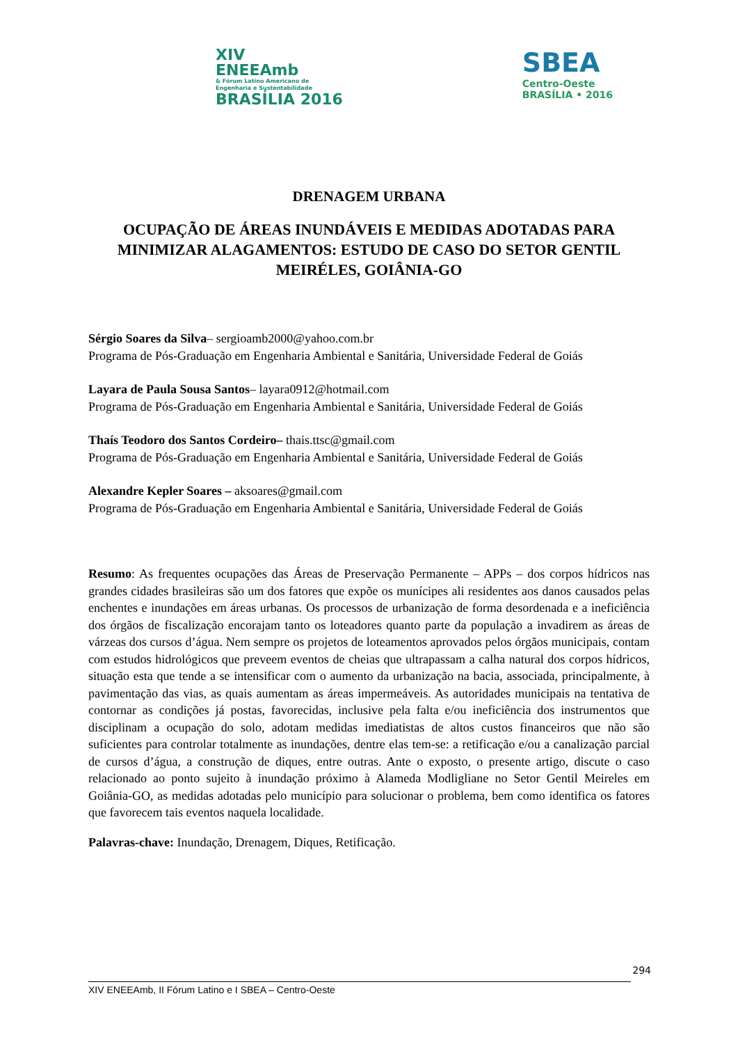XIV
ENEEAmb
& Fórum Latino Americano de
Engenharia e Sustentabilidade
BRASÍLIA 2016
SBEA
Centro-Oeste
BRASÍLIA • 2016
DRENAGEM URBANA
OCUPAÇÃO DE ÁREAS INUNDÁVEIS E MEDIDAS ADOTADAS PARA MINIMIZAR ALAGAMENTOS: ESTUDO DE CASO DO SETOR GENTIL MEIRÉLES, GOIÂNIA-GO
Sérgio Soares da Silva– sergioamb2000@yahoo.com.br
Programa de Pós-Graduação em Engenharia Ambiental e Sanitária, Universidade Federal de Goiás
Layara de Paula Sousa Santos– layara0912@hotmail.com
Programa de Pós-Graduação em Engenharia Ambiental e Sanitária, Universidade Federal de Goiás
Thaís Teodoro dos Santos Cordeiro– thais.ttsc@gmail.com
Programa de Pós-Graduação em Engenharia Ambiental e Sanitária, Universidade Federal de Goiás
Alexandre Kepler Soares – aksoares@gmail.com
Programa de Pós-Graduação em Engenharia Ambiental e Sanitária, Universidade Federal de Goiás
Resumo: As frequentes ocupações das Áreas de Preservação Permanente – APPs – dos corpos hídricos nas grandes cidades brasileiras são um dos fatores que expõe os munícipes ali residentes aos danos causados pelas enchentes e inundações em áreas urbanas. Os processos de urbanização de forma desordenada e a ineficiência dos órgãos de fiscalização encorajam tanto os loteadores quanto parte da população a invadirem as áreas de várzeas dos cursos d’água. Nem sempre os projetos de loteamentos aprovados pelos órgãos municipais, contam com estudos hidrológicos que preveem eventos de cheias que ultrapassam a calha natural dos corpos hídricos, situação esta que tende a se intensificar com o aumento da urbanização na bacia, associada, principalmente, à pavimentação das vias, as quais aumentam as áreas impermeáveis. As autoridades municipais na tentativa de contornar as condições já postas, favorecidas, inclusive pela falta e/ou ineficiência dos instrumentos que disciplinam a ocupação do solo, adotam medidas imediatistas de altos custos financeiros que não são suficientes para controlar totalmente as inundações, dentre elas tem-se: a retificação e/ou a canalização parcial de cursos d’água, a construção de diques, entre outras. Ante o exposto, o presente artigo, discute o caso relacionado ao ponto sujeito à inundação próximo à Alameda Modligliane no Setor Gentil Meireles em Goiânia-GO, as medidas adotadas pelo município para solucionar o problema, bem como identifica os fatores que favorecem tais eventos naquela localidade.
Palavras-chave: Inundação, Drenagem, Diques, Retificação.
294
XIV ENEEAmb, II Fórum Latino e I SBEA – Centro-Oeste